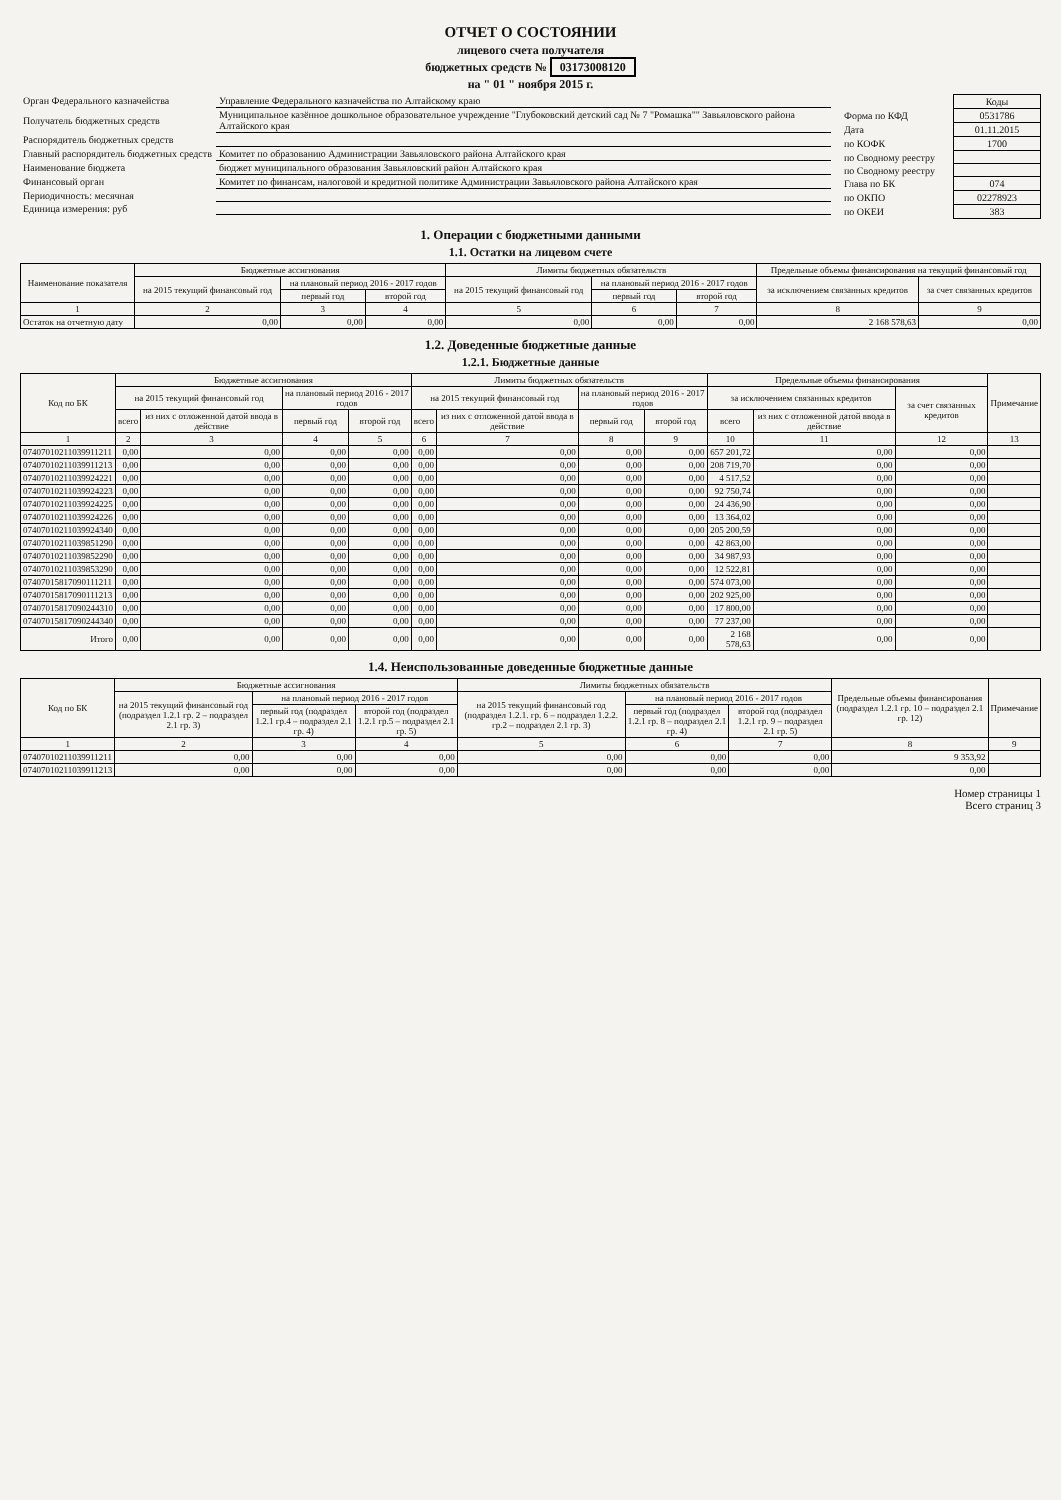ОТЧЕТ О СОСТОЯНИИ
лицевого счета получателя
бюджетных средств № 03173008120
на " 01 " ноября 2015 г.
| Орган Федерального казначейства | Управление Федерального казначейства по Алтайскому краю |
| Получатель бюджетных средств | Муниципальное казённое дошкольное образовательное учреждение "Глубоковский детский сад № 7 "Ромашка"" Завьяловского района Алтайского края |
| Распорядитель бюджетных средств | |
| Главный распорядитель бюджетных средств | Комитет по образованию Администрации Завьяловского района Алтайского края |
| Наименование бюджета | бюджет муниципального образования Завьяловский район Алтайского края |
| Финансовый орган | Комитет по финансам, налоговой и кредитной политике Администрации Завьяловского района Алтайского края |
| Периодичность: месячная | |
| Единица измерения: руб | |
| | Коды |
| Форма по КФД | 0531786 |
| Дата | 01.11.2015 |
| по КОФК | 1700 |
| по Сводному реестру | |
| по Сводному реестру | |
| Глава по БК | 074 |
| по ОКПО | 02278923 |
| по ОКЕИ | 383 |
1. Операции с бюджетными данными
1.1. Остатки на лицевом счете
| Наименование показателя | Бюджетные ассигнования | | | Лимиты бюджетных обязательств | | | Предельные объемы финансирования на текущий финансовый год | |
| --- | --- | --- | --- | --- | --- | --- | --- | --- |
| | на 2015 текущий финансовый год | на плановый период 2016 - 2017 годов | | на 2015 текущий финансовый год | на плановый период 2016 - 2017 годов | | за исключением связанных кредитов | за счет связанных кредитов |
| | | первый год | второй год | | первый год | второй год | | |
| 1 | 2 | 3 | 4 | 5 | 6 | 7 | 8 | 9 |
| Остаток на отчетную дату | 0,00 | 0,00 | 0,00 | 0,00 | 0,00 | 0,00 | 2 168 578,63 | 0,00 |
1.2. Доведенные бюджетные данные
1.2.1. Бюджетные данные
| Код по БК | Бюджетные ассигнования | | | | Лимиты бюджетных обязательств | | | | Предельные объемы финансирования | | | Примечание |
| --- | --- | --- | --- | --- | --- | --- | --- | --- | --- | --- | --- | --- |
| | на 2015 текущий финансовый год | | на плановый период 2016 - 2017 годов | | на 2015 текущий финансовый год | | на плановый период 2016 - 2017 годов | | за исключением связанных кредитов | | за счет связанных кредитов | |
| | всего | из них с отложенной датой ввода в действие | первый год | второй год | всего | из них с отложенной датой ввода в действие | первый год | второй год | всего | из них с отложенной датой ввода в действие | | |
| 1 | 2 | 3 | 4 | 5 | 6 | 7 | 8 | 9 | 10 | 11 | 12 | 13 |
| 07407010211039911211 | 0,00 | 0,00 | 0,00 | 0,00 | 0,00 | 0,00 | 0,00 | 0,00 | 657 201,72 | 0,00 | 0,00 | |
| 07407010211039911213 | 0,00 | 0,00 | 0,00 | 0,00 | 0,00 | 0,00 | 0,00 | 0,00 | 208 719,70 | 0,00 | 0,00 | |
| 07407010211039924221 | 0,00 | 0,00 | 0,00 | 0,00 | 0,00 | 0,00 | 0,00 | 0,00 | 4 517,52 | 0,00 | 0,00 | |
| 07407010211039924223 | 0,00 | 0,00 | 0,00 | 0,00 | 0,00 | 0,00 | 0,00 | 0,00 | 92 750,74 | 0,00 | 0,00 | |
| 07407010211039924225 | 0,00 | 0,00 | 0,00 | 0,00 | 0,00 | 0,00 | 0,00 | 0,00 | 24 436,90 | 0,00 | 0,00 | |
| 07407010211039924226 | 0,00 | 0,00 | 0,00 | 0,00 | 0,00 | 0,00 | 0,00 | 0,00 | 13 364,02 | 0,00 | 0,00 | |
| 07407010211039924340 | 0,00 | 0,00 | 0,00 | 0,00 | 0,00 | 0,00 | 0,00 | 0,00 | 205 200,59 | 0,00 | 0,00 | |
| 07407010211039851290 | 0,00 | 0,00 | 0,00 | 0,00 | 0,00 | 0,00 | 0,00 | 0,00 | 42 863,00 | 0,00 | 0,00 | |
| 07407010211039852290 | 0,00 | 0,00 | 0,00 | 0,00 | 0,00 | 0,00 | 0,00 | 0,00 | 34 987,93 | 0,00 | 0,00 | |
| 07407010211039853290 | 0,00 | 0,00 | 0,00 | 0,00 | 0,00 | 0,00 | 0,00 | 0,00 | 12 522,81 | 0,00 | 0,00 | |
| 07407015817090111211 | 0,00 | 0,00 | 0,00 | 0,00 | 0,00 | 0,00 | 0,00 | 0,00 | 574 073,00 | 0,00 | 0,00 | |
| 07407015817090111213 | 0,00 | 0,00 | 0,00 | 0,00 | 0,00 | 0,00 | 0,00 | 0,00 | 202 925,00 | 0,00 | 0,00 | |
| 07407015817090244310 | 0,00 | 0,00 | 0,00 | 0,00 | 0,00 | 0,00 | 0,00 | 0,00 | 17 800,00 | 0,00 | 0,00 | |
| 07407015817090244340 | 0,00 | 0,00 | 0,00 | 0,00 | 0,00 | 0,00 | 0,00 | 0,00 | 77 237,00 | 0,00 | 0,00 | |
| Итого | 0,00 | 0,00 | 0,00 | 0,00 | 0,00 | 0,00 | 0,00 | 0,00 | 2 168 578,63 | 0,00 | 0,00 | |
1.4. Неиспользованные доведенные бюджетные данные
| Код по БК | Бюджетные ассигнования | | | Лимиты бюджетных обязательств | | | Предельные объемы финансирования (подраздел 1.2.1 гр. 10 – подраздел 2.1 гр. 12) | Примечание |
| --- | --- | --- | --- | --- | --- | --- | --- | --- |
| | на 2015 текущий финансовый год (подраздел 1.2.1 гр. 2 – подраздел 2.1 гр. 3) | на плановый период 2016 - 2017 годов | | на 2015 текущий финансовый год (подраздел 1.2.1. гр. 6 – подраздел 1.2.2. гр.2 – подраздел 2.1 гр. 3) | на плановый период 2016 - 2017 годов | | | |
| | | первый год (подраздел 1.2.1 гр.4 – подраздел 2.1 гр. 4) | второй год (подраздел 1.2.1 гр.5 – подраздел 2.1 гр. 5) | | первый год (подраздел 1.2.1 гр. 8 – подраздел 2.1 гр. 4) | второй год (подраздел 1.2.1 гр. 9 – подраздел 2.1 гр. 5) | | |
| 1 | 2 | 3 | 4 | 5 | 6 | 7 | 8 | 9 |
| 07407010211039911211 | 0,00 | 0,00 | 0,00 | 0,00 | 0,00 | 0,00 | 9 353,92 | |
| 07407010211039911213 | 0,00 | 0,00 | 0,00 | 0,00 | 0,00 | 0,00 | 0,00 | |
Номер страницы 1
Всего страниц 3